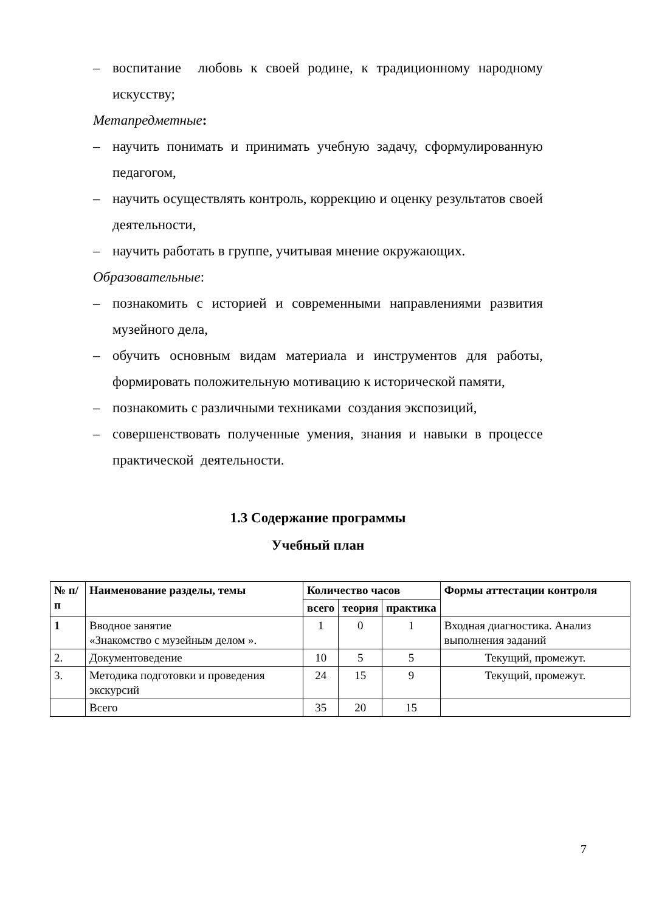– воспитание любовь к своей родине, к традиционному народному искусству;
Метапредметные:
– научить понимать и принимать учебную задачу, сформулированную педагогом,
– научить осуществлять контроль, коррекцию и оценку результатов своей деятельности,
– научить работать в группе, учитывая мнение окружающих.
Образовательные:
– познакомить с историей и современными направлениями развития музейного дела,
– обучить основным видам материала и инструментов для работы, формировать положительную мотивацию к исторической памяти,
– познакомить с различными техниками создания экспозиций,
– совершенствовать полученные умения, знания и навыки в процессе практической деятельности.
1.3 Содержание программы
Учебный план
| № п/п | Наименование разделы, темы | Количество часов | | | Формы аттестации контроля |
| --- | --- | --- | --- | --- | --- |
| | | всего | теория | практика | |
| 1 | Вводное занятие «Знакомство с музейным делом ». | 1 | 0 | 1 | Входная диагностика. Анализ выполнения заданий |
| 2. | Документоведение | 10 | 5 | 5 | Текущий, промежут. |
| 3. | Методика подготовки и проведения экскурсий | 24 | 15 | 9 | Текущий, промежут. |
| | Всего | 35 | 20 | 15 | |
7